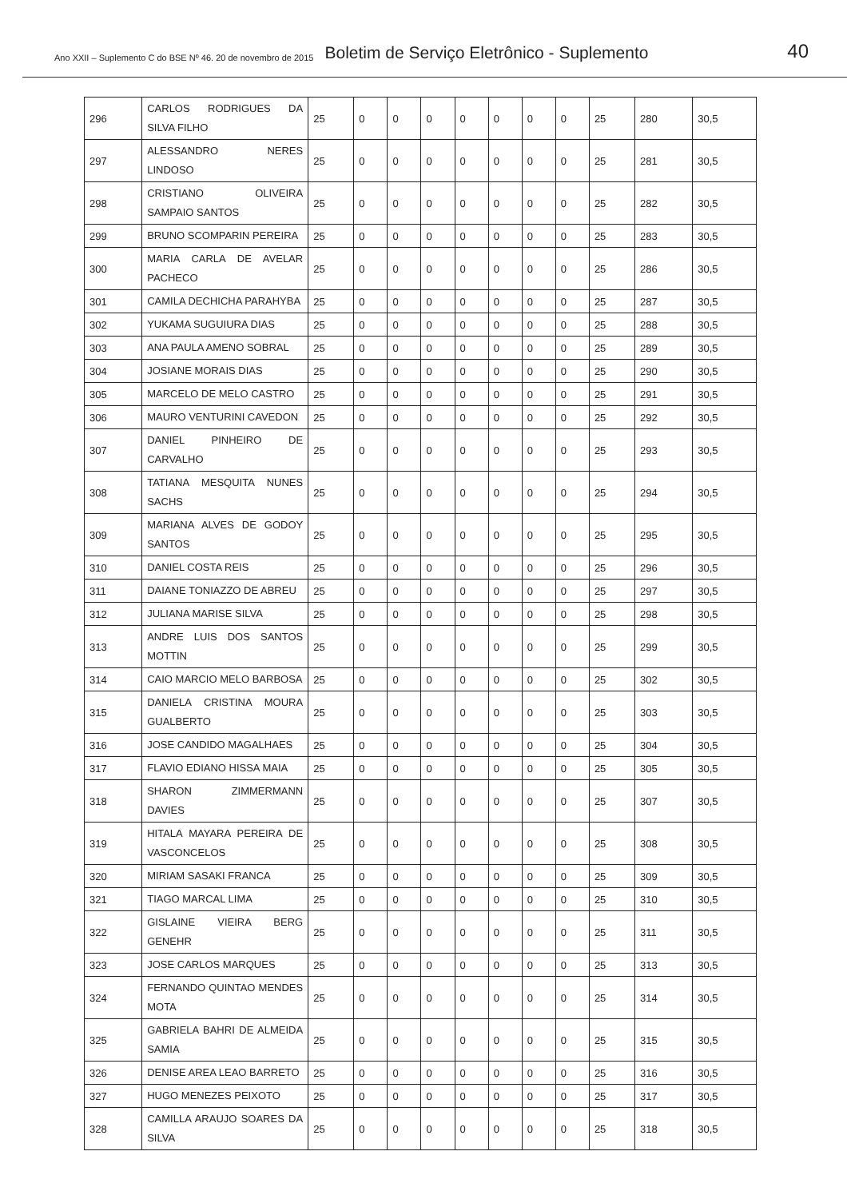Ano XXII – Suplemento C do BSE Nº 46. 20 de novembro de 2015 Boletim de Serviço Eletrônico - Suplemento 40
| 296 | CARLOS RODRIGUES DA SILVA FILHO | 25 | 0 | 0 | 0 | 0 | 0 | 0 | 0 | 25 | 280 | 30,5 |
| 297 | ALESSANDRO NERES LINDOSO | 25 | 0 | 0 | 0 | 0 | 0 | 0 | 0 | 25 | 281 | 30,5 |
| 298 | CRISTIANO OLIVEIRA SAMPAIO SANTOS | 25 | 0 | 0 | 0 | 0 | 0 | 0 | 0 | 25 | 282 | 30,5 |
| 299 | BRUNO SCOMPARIN PEREIRA | 25 | 0 | 0 | 0 | 0 | 0 | 0 | 0 | 25 | 283 | 30,5 |
| 300 | MARIA CARLA DE AVELAR PACHECO | 25 | 0 | 0 | 0 | 0 | 0 | 0 | 0 | 25 | 286 | 30,5 |
| 301 | CAMILA DECHICHA PARAHYBA | 25 | 0 | 0 | 0 | 0 | 0 | 0 | 0 | 25 | 287 | 30,5 |
| 302 | YUKAMA SUGUIURA DIAS | 25 | 0 | 0 | 0 | 0 | 0 | 0 | 0 | 25 | 288 | 30,5 |
| 303 | ANA PAULA AMENO SOBRAL | 25 | 0 | 0 | 0 | 0 | 0 | 0 | 0 | 25 | 289 | 30,5 |
| 304 | JOSIANE MORAIS DIAS | 25 | 0 | 0 | 0 | 0 | 0 | 0 | 0 | 25 | 290 | 30,5 |
| 305 | MARCELO DE MELO CASTRO | 25 | 0 | 0 | 0 | 0 | 0 | 0 | 0 | 25 | 291 | 30,5 |
| 306 | MAURO VENTURINI CAVEDON | 25 | 0 | 0 | 0 | 0 | 0 | 0 | 0 | 25 | 292 | 30,5 |
| 307 | DANIEL PINHEIRO DE CARVALHO | 25 | 0 | 0 | 0 | 0 | 0 | 0 | 0 | 25 | 293 | 30,5 |
| 308 | TATIANA MESQUITA NUNES SACHS | 25 | 0 | 0 | 0 | 0 | 0 | 0 | 0 | 25 | 294 | 30,5 |
| 309 | MARIANA ALVES DE GODOY SANTOS | 25 | 0 | 0 | 0 | 0 | 0 | 0 | 0 | 25 | 295 | 30,5 |
| 310 | DANIEL COSTA REIS | 25 | 0 | 0 | 0 | 0 | 0 | 0 | 0 | 25 | 296 | 30,5 |
| 311 | DAIANE TONIAZZO DE ABREU | 25 | 0 | 0 | 0 | 0 | 0 | 0 | 0 | 25 | 297 | 30,5 |
| 312 | JULIANA MARISE SILVA | 25 | 0 | 0 | 0 | 0 | 0 | 0 | 0 | 25 | 298 | 30,5 |
| 313 | ANDRE LUIS DOS SANTOS MOTTIN | 25 | 0 | 0 | 0 | 0 | 0 | 0 | 0 | 25 | 299 | 30,5 |
| 314 | CAIO MARCIO MELO BARBOSA | 25 | 0 | 0 | 0 | 0 | 0 | 0 | 0 | 25 | 302 | 30,5 |
| 315 | DANIELA CRISTINA MOURA GUALBERTO | 25 | 0 | 0 | 0 | 0 | 0 | 0 | 0 | 25 | 303 | 30,5 |
| 316 | JOSE CANDIDO MAGALHAES | 25 | 0 | 0 | 0 | 0 | 0 | 0 | 0 | 25 | 304 | 30,5 |
| 317 | FLAVIO EDIANO HISSA MAIA | 25 | 0 | 0 | 0 | 0 | 0 | 0 | 0 | 25 | 305 | 30,5 |
| 318 | SHARON ZIMMERMANN DAVIES | 25 | 0 | 0 | 0 | 0 | 0 | 0 | 0 | 25 | 307 | 30,5 |
| 319 | HITALA MAYARA PEREIRA DE VASCONCELOS | 25 | 0 | 0 | 0 | 0 | 0 | 0 | 0 | 25 | 308 | 30,5 |
| 320 | MIRIAM SASAKI FRANCA | 25 | 0 | 0 | 0 | 0 | 0 | 0 | 0 | 25 | 309 | 30,5 |
| 321 | TIAGO MARCAL LIMA | 25 | 0 | 0 | 0 | 0 | 0 | 0 | 0 | 25 | 310 | 30,5 |
| 322 | GISLAINE VIEIRA BERG GENEHR | 25 | 0 | 0 | 0 | 0 | 0 | 0 | 0 | 25 | 311 | 30,5 |
| 323 | JOSE CARLOS MARQUES | 25 | 0 | 0 | 0 | 0 | 0 | 0 | 0 | 25 | 313 | 30,5 |
| 324 | FERNANDO QUINTAO MENDES MOTA | 25 | 0 | 0 | 0 | 0 | 0 | 0 | 0 | 25 | 314 | 30,5 |
| 325 | GABRIELA BAHRI DE ALMEIDA SAMIA | 25 | 0 | 0 | 0 | 0 | 0 | 0 | 0 | 25 | 315 | 30,5 |
| 326 | DENISE AREA LEAO BARRETO | 25 | 0 | 0 | 0 | 0 | 0 | 0 | 0 | 25 | 316 | 30,5 |
| 327 | HUGO MENEZES PEIXOTO | 25 | 0 | 0 | 0 | 0 | 0 | 0 | 0 | 25 | 317 | 30,5 |
| 328 | CAMILLA ARAUJO SOARES DA SILVA | 25 | 0 | 0 | 0 | 0 | 0 | 0 | 0 | 25 | 318 | 30,5 |